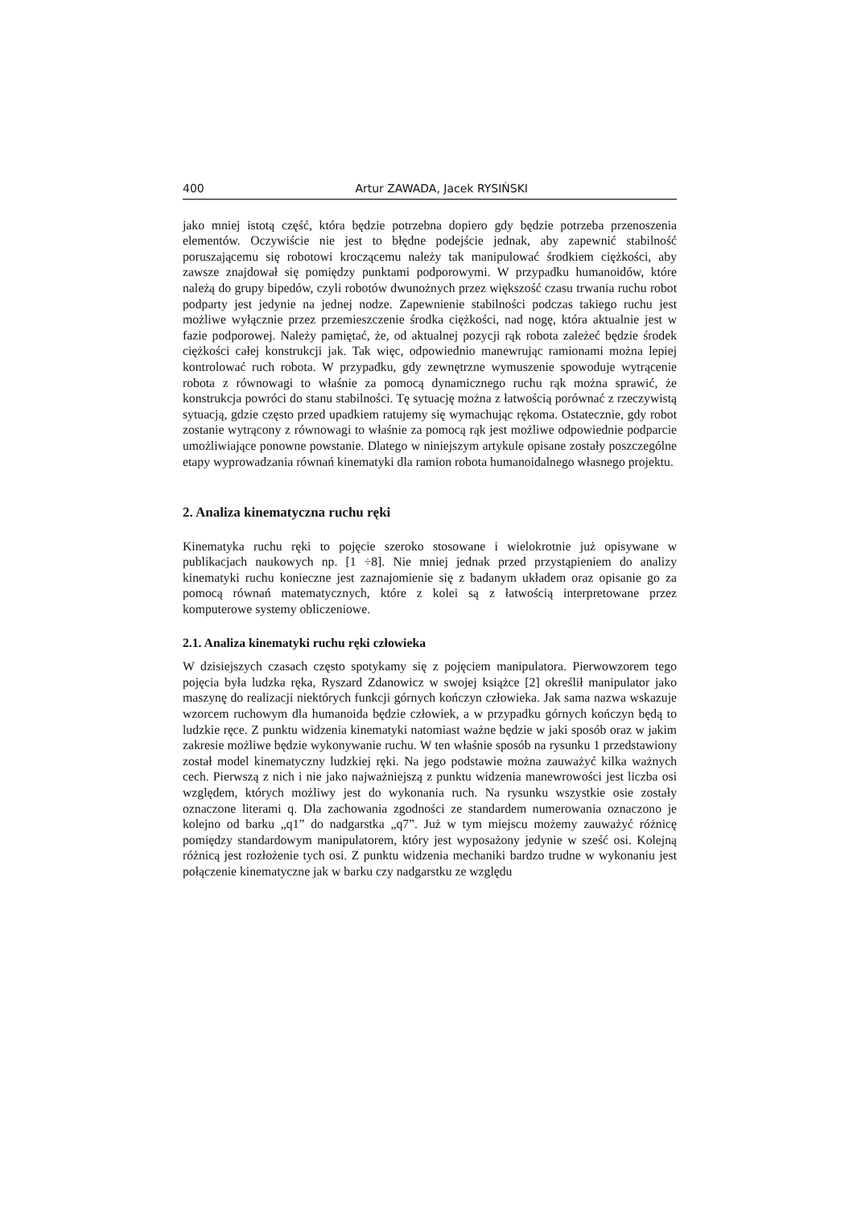400 Artur ZAWADA, Jacek RYSIŃSKI
jako mniej istotą część, która będzie potrzebna dopiero gdy będzie potrzeba przenoszenia elementów. Oczywiście nie jest to błędne podejście jednak, aby zapewnić stabilność poruszającemu się robotowi kroczącemu należy tak manipulować środkiem ciężkości, aby zawsze znajdował się pomiędzy punktami podporowymi. W przypadku humanoidów, które należą do grupy bipedów, czyli robotów dwunożnych przez większość czasu trwania ruchu robot podparty jest jedynie na jednej nodze. Zapewnienie stabilności podczas takiego ruchu jest możliwe wyłącznie przez przemieszczenie środka ciężkości, nad nogę, która aktualnie jest w fazie podporowej. Należy pamiętać, że, od aktualnej pozycji rąk robota zależeć będzie środek ciężkości całej konstrukcji jak. Tak więc, odpowiednio manewrując ramionami można lepiej kontrolować ruch robota. W przypadku, gdy zewnętrzne wymuszenie spowoduje wytrącenie robota z równowagi to właśnie za pomocą dynamicznego ruchu rąk można sprawić, że konstrukcja powróci do stanu stabilności. Tę sytuację można z łatwością porównać z rzeczywistą sytuacją, gdzie często przed upadkiem ratujemy się wymachując rękoma. Ostatecznie, gdy robot zostanie wytrącony z równowagi to właśnie za pomocą rąk jest możliwe odpowiednie podparcie umożliwiające ponowne powstanie. Dlatego w niniejszym artykule opisane zostały poszczególne etapy wyprowadzania równań kinematyki dla ramion robota humanoidalnego własnego projektu.
2. Analiza kinematyczna ruchu ręki
Kinematyka ruchu ręki to pojęcie szeroko stosowane i wielokrotnie już opisywane w publikacjach naukowych np. [1 ÷8]. Nie mniej jednak przed przystąpieniem do analizy kinematyki ruchu konieczne jest zaznajomienie się z badanym układem oraz opisanie go za pomocą równań matematycznych, które z kolei są z łatwością interpretowane przez komputerowe systemy obliczeniowe.
2.1. Analiza kinematyki ruchu ręki człowieka
W dzisiejszych czasach często spotykamy się z pojęciem manipulatora. Pierwowzorem tego pojęcia była ludzka ręka, Ryszard Zdanowicz w swojej książce [2] określił manipulator jako maszynę do realizacji niektórych funkcji górnych kończyn człowieka. Jak sama nazwa wskazuje wzorcem ruchowym dla humanoida będzie człowiek, a w przypadku górnych kończyn będą to ludzkie ręce. Z punktu widzenia kinematyki natomiast ważne będzie w jaki sposób oraz w jakim zakresie możliwe będzie wykonywanie ruchu. W ten właśnie sposób na rysunku 1 przedstawiony został model kinematyczny ludzkiej ręki. Na jego podstawie można zauważyć kilka ważnych cech. Pierwszą z nich i nie jako najważniejszą z punktu widzenia manewrowości jest liczba osi względem, których możliwy jest do wykonania ruch. Na rysunku wszystkie osie zostały oznaczone literami q. Dla zachowania zgodności ze standardem numerowania oznaczono je kolejno od barku „q1” do nadgarstka „q7”. Już w tym miejscu możemy zauważyć różnicę pomiędzy standardowym manipulatorem, który jest wyposażony jedynie w sześć osi. Kolejną różnicą jest rozłożenie tych osi. Z punktu widzenia mechaniki bardzo trudne w wykonaniu jest połączenie kinematyczne jak w barku czy nadgarstku ze względu